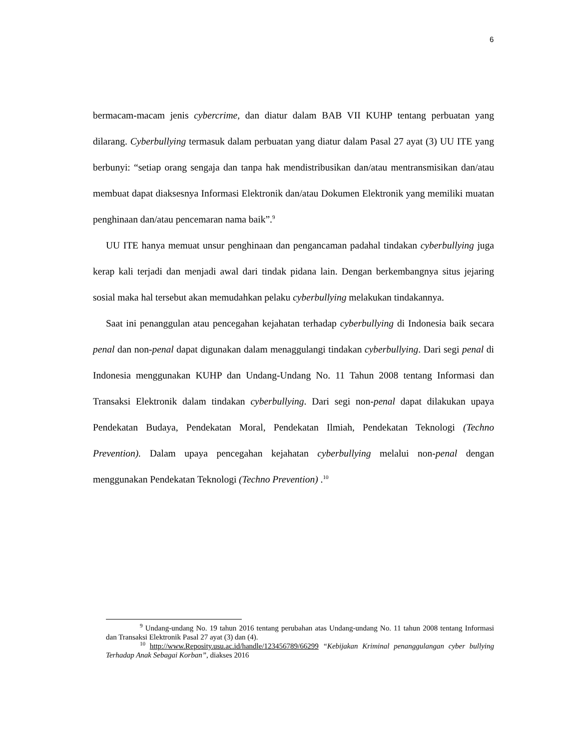6
bermacam-macam jenis cybercrime, dan diatur dalam BAB VII KUHP tentang perbuatan yang dilarang. Cyberbullying termasuk dalam perbuatan yang diatur dalam Pasal 27 ayat (3) UU ITE yang berbunyi: “setiap orang sengaja dan tanpa hak mendistribusikan dan/atau mentransmisikan dan/atau membuat dapat diaksesnya Informasi Elektronik dan/atau Dokumen Elektronik yang memiliki muatan penghinaan dan/atau pencemaran nama baik”.<sup>9</sup>
UU ITE hanya memuat unsur penghinaan dan pengancaman padahal tindakan cyberbullying juga kerap kali terjadi dan menjadi awal dari tindak pidana lain. Dengan berkembangnya situs jejaring sosial maka hal tersebut akan memudahkan pelaku cyberbullying melakukan tindakannya.
Saat ini penanggulan atau pencegahan kejahatan terhadap cyberbullying di Indonesia baik secara penal dan non-penal dapat digunakan dalam menaggulangi tindakan cyberbullying. Dari segi penal di Indonesia menggunakan KUHP dan Undang-Undang No. 11 Tahun 2008 tentang Informasi dan Transaksi Elektronik dalam tindakan cyberbullying. Dari segi non-penal dapat dilakukan upaya Pendekatan Budaya, Pendekatan Moral, Pendekatan Ilmiah, Pendekatan Teknologi (Techno Prevention). Dalam upaya pencegahan kejahatan cyberbullying melalui non-penal dengan menggunakan Pendekatan Teknologi (Techno Prevention) .<sup>10</sup>
<sup>9</sup> Undang-undang No. 19 tahun 2016 tentang perubahan atas Undang-undang No. 11 tahun 2008 tentang Informasi dan Transaksi Elektronik Pasal 27 ayat (3) dan (4).
<sup>10</sup> http://www.Reposity.usu.ac.id/handle/123456789/66299 “Kebijakan Kriminal penanggulangan cyber bullying Terhadap Anak Sebagai Korban”, diakses 2016